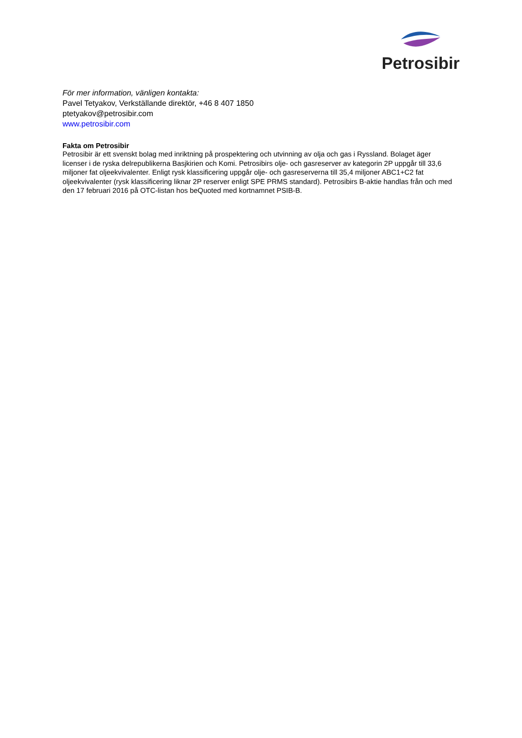Petrosibir
För mer information, vänligen kontakta:
Pavel Tetyakov, Verkställande direktör, +46 8 407 1850
ptetyakov@petrosibir.com
www.petrosibir.com
Fakta om Petrosibir
Petrosibir är ett svenskt bolag med inriktning på prospektering och utvinning av olja och gas i Ryssland. Bolaget äger licenser i de ryska delrepublikerna Basjkirien och Komi. Petrosibirs olje- och gasreserver av kategorin 2P uppgår till 33,6 miljoner fat oljeekvivalenter. Enligt rysk klassificering uppgår olje- och gasreserverna till 35,4 miljoner ABC1+C2 fat oljeekvivalenter (rysk klassificering liknar 2P reserver enligt SPE PRMS standard). Petrosibirs B-aktie handlas från och med den 17 februari 2016 på OTC-listan hos beQuoted med kortnamnet PSIB-B.